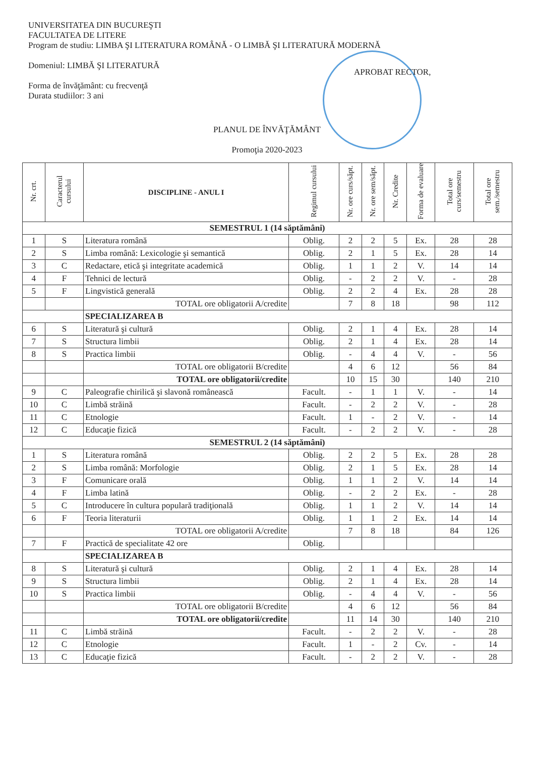UNIVERSITATEA DIN BUCUREŞTI
FACULTATEA DE LITERE
Program de studiu: LIMBA ŞI LITERATURA ROMÂNĂ - O LIMBĂ ŞI LITERATURĂ MODERNĂ
Domeniul: LIMBĂ ŞI LITERATURĂ
Forma de învăţământ: cu frecvenţă
Durata studiilor: 3 ani
APROBAT RECTOR,
PLANUL DE ÎNVĂŢĂMÂNT
Promoţia 2020-2023
| Nr. crt. | Caracterul cursului | DISCIPLINE - ANUL I | Regimul cursului | Nr. ore curs/săpt. | Nr. ore sem/săpt. | Nr. Credite | Forma de evaluare | Total ore curs/semestru | Total ore sem./semestru |
| --- | --- | --- | --- | --- | --- | --- | --- | --- | --- |
| SEMESTRUL 1 (14 săptămâni) | | | | | | | | | |
| 1 | S | Literatura română | Oblig. | 2 | 2 | 5 | Ex. | 28 | 28 |
| 2 | S | Limba română: Lexicologie şi semantică | Oblig. | 2 | 1 | 5 | Ex. | 28 | 14 |
| 3 | C | Redactare, etică şi integritate academică | Oblig. | 1 | 1 | 2 | V. | 14 | 14 |
| 4 | F | Tehnici de lectură | Oblig. | - | 2 | 2 | V. | - | 28 |
| 5 | F | Lingvistică generală | Oblig. | 2 | 2 | 4 | Ex. | 28 | 28 |
| | | TOTAL ore obligatorii A/credite | | 7 | 8 | 18 | | 98 | 112 |
| | | SPECIALIZAREA B | | | | | | | |
| 6 | S | Literatură şi cultură | Oblig. | 2 | 1 | 4 | Ex. | 28 | 14 |
| 7 | S | Structura limbii | Oblig. | 2 | 1 | 4 | Ex. | 28 | 14 |
| 8 | S | Practica limbii | Oblig. | - | 4 | 4 | V. | - | 56 |
| | | TOTAL ore obligatorii B/credite | | 4 | 6 | 12 | | 56 | 84 |
| | | TOTAL ore obligatorii/credite | | 10 | 15 | 30 | | 140 | 210 |
| 9 | C | Paleografie chirilică şi slavonă românească | Facult. | - | 1 | 1 | V. | - | 14 |
| 10 | C | Limbă străină | Facult. | - | 2 | 2 | V. | - | 28 |
| 11 | C | Etnologie | Facult. | 1 | - | 2 | V. | - | 14 |
| 12 | C | Educaţie fizică | Facult. | - | 2 | 2 | V. | - | 28 |
| SEMESTRUL 2 (14 săptămâni) | | | | | | | | | |
| 1 | S | Literatura română | Oblig. | 2 | 2 | 5 | Ex. | 28 | 28 |
| 2 | S | Limba română: Morfologie | Oblig. | 2 | 1 | 5 | Ex. | 28 | 14 |
| 3 | F | Comunicare orală | Oblig. | 1 | 1 | 2 | V. | 14 | 14 |
| 4 | F | Limba latină | Oblig. | - | 2 | 2 | Ex. | - | 28 |
| 5 | C | Introducere în cultura populară tradiţională | Oblig. | 1 | 1 | 2 | V. | 14 | 14 |
| 6 | F | Teoria literaturii | Oblig. | 1 | 1 | 2 | Ex. | 14 | 14 |
| | | TOTAL ore obligatorii A/credite | | 7 | 8 | 18 | | 84 | 126 |
| 7 | F | Practică de specialitate 42 ore | Oblig. | | | | | | |
| | | SPECIALIZAREA B | | | | | | | |
| 8 | S | Literatură şi cultură | Oblig. | 2 | 1 | 4 | Ex. | 28 | 14 |
| 9 | S | Structura limbii | Oblig. | 2 | 1 | 4 | Ex. | 28 | 14 |
| 10 | S | Practica limbii | Oblig. | - | 4 | 4 | V. | - | 56 |
| | | TOTAL ore obligatorii B/credite | | 4 | 6 | 12 | | 56 | 84 |
| | | TOTAL ore obligatorii/credite | | 11 | 14 | 30 | | 140 | 210 |
| 11 | C | Limbă străină | Facult. | - | 2 | 2 | V. | - | 28 |
| 12 | C | Etnologie | Facult. | 1 | - | 2 | Cv. | - | 14 |
| 13 | C | Educaţie fizică | Facult. | - | 2 | 2 | V. | - | 28 |